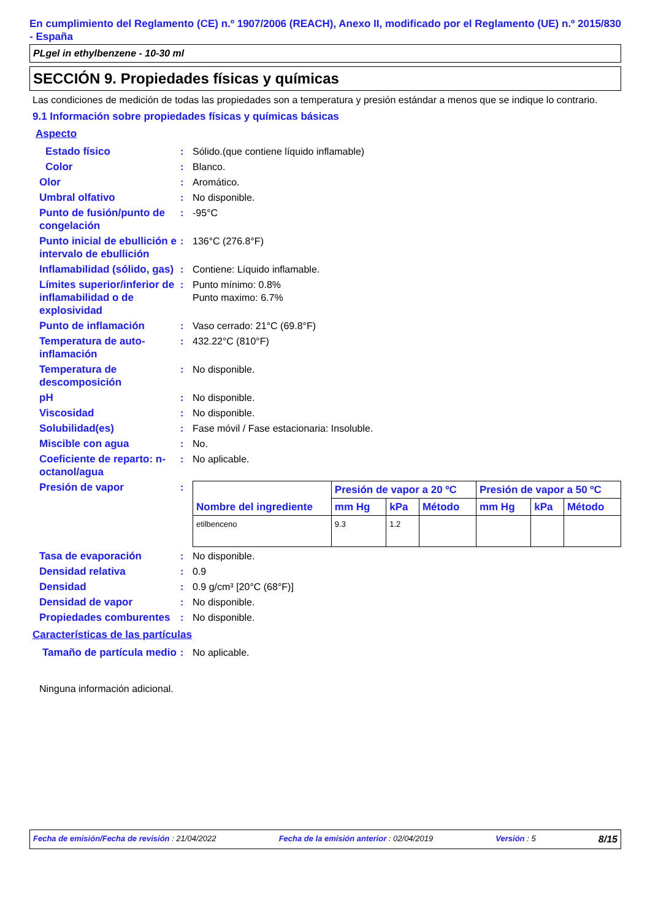En cumplimiento del Reglamento (CE) n.º 1907/2006 (REACH), Anexo II, modificado por el Reglamento (UE) n.º 2015/830 - España
PLgel in ethylbenzene - 10-30 ml
SECCIÓN 9. Propiedades físicas y químicas
Las condiciones de medición de todas las propiedades son a temperatura y presión estándar a menos que se indique lo contrario.
9.1 Información sobre propiedades físicas y químicas básicas
Aspecto
Estado físico : Sólido.(que contiene líquido inflamable)
Color : Blanco.
Olor : Aromático.
Umbral olfativo : No disponible.
Punto de fusión/punto de congelación
: -95°C
Punto inicial de ebullición e intervalo de ebullición
: 136°C (276.8°F)
Inflamabilidad (sólido, gas)
: Contiene: Líquido inflamable.
Límites superior/inferior de inflamabilidad o de explosividad
: Punto mínimo: 0.8%
Punto maximo: 6.7%
Punto de inflamación : Vaso cerrado: 21°C (69.8°F)
Temperatura de auto-inflamación
: 432.22°C (810°F)
Temperatura de descomposición
: No disponible.
pH : No disponible.
Viscosidad : No disponible.
Solubilidad(es) : Fase móvil / Fase estacionaria: Insoluble.
Miscible con agua : No.
Coeficiente de reparto: n-octanol/agua
: No aplicable.
Presión de vapor :
| Nombre del ingrediente | Presión de vapor a 20 ºC | | | Presión de vapor a 50 ºC | | |
| --- | --- | --- | --- | --- | --- | --- |
| | mm Hg | kPa | Método | mm Hg | kPa | Método |
| etilbenceno | 9.3 | 1.2 | | | | |
Tasa de evaporación : No disponible.
Densidad relativa : 0.9
Densidad : 0.9 g/cm³ [20°C (68°F)]
Densidad de vapor : No disponible.
Propiedades comburentes
: No disponible.
Características de las partículas
Tamaño de partícula medio
: No aplicable.
Ninguna información adicional.
Fecha de emisión/Fecha de revisión : 21/04/2022 Fecha de la emisión anterior : 02/04/2019 Versión : 5 8/15